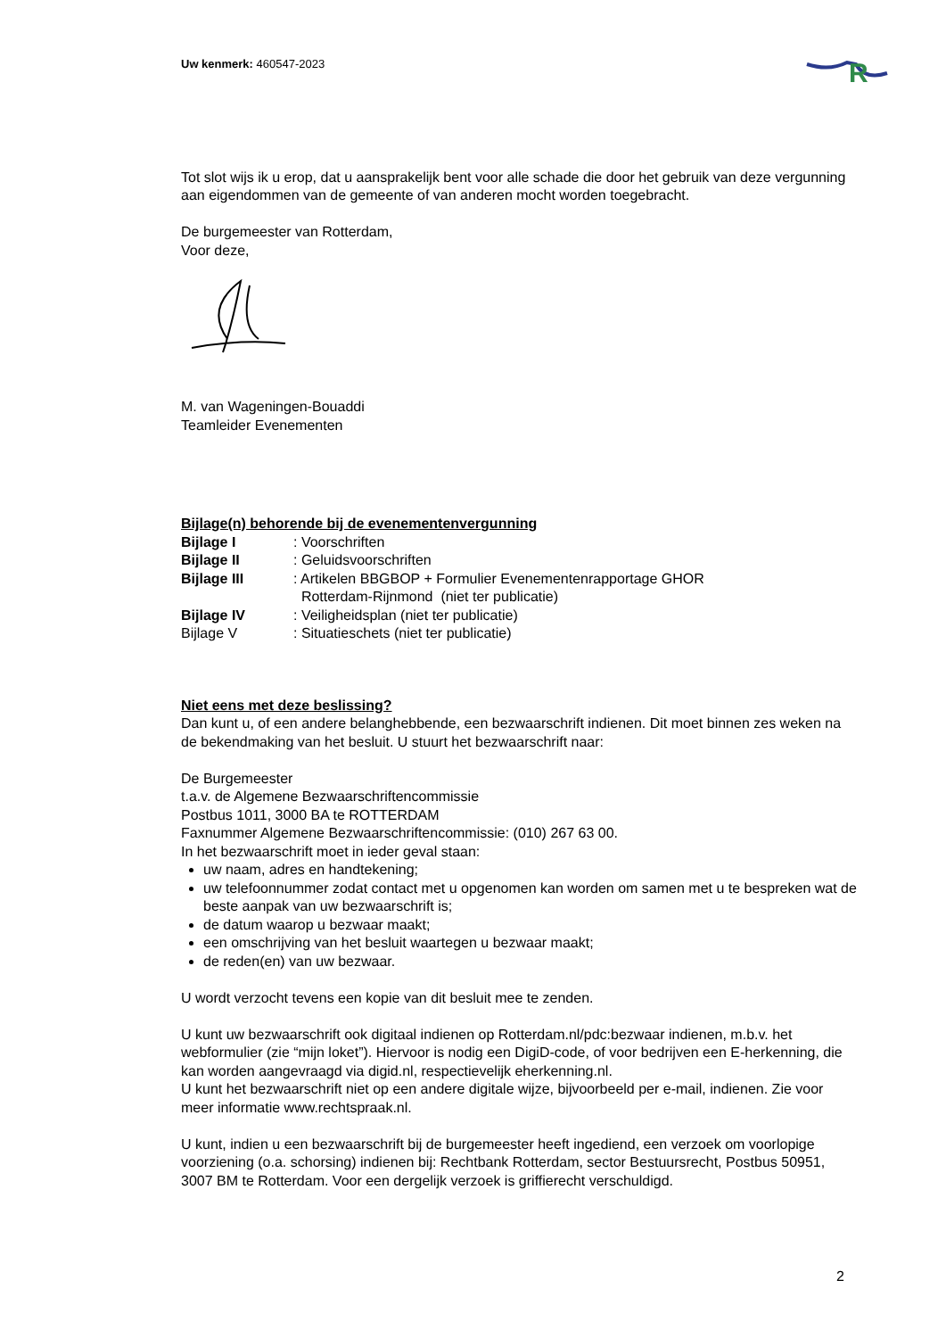R
Uw kenmerk: 460547-2023
Tot slot wijs ik u erop, dat u aansprakelijk bent voor alle schade die door het gebruik van deze vergunning aan eigendommen van de gemeente of van anderen mocht worden toegebracht.
De burgemeester van Rotterdam,
Voor deze,
M. van Wageningen-Bouaddi
Teamleider Evenementen
Bijlage(n) behorende bij de evenementenvergunning
| Bijlage I | : Voorschriften |
| Bijlage II | : Geluidsvoorschriften |
| Bijlage III | : Artikelen BBGBOP + Formulier Evenementenrapportage GHOR Rotterdam-Rijnmond (niet ter publicatie) |
| Bijlage IV | : Veiligheidsplan (niet ter publicatie) |
| Bijlage V | : Situatieschets (niet ter publicatie) |
Niet eens met deze beslissing?
Dan kunt u, of een andere belanghebbende, een bezwaarschrift indienen. Dit moet binnen zes weken na de bekendmaking van het besluit. U stuurt het bezwaarschrift naar:
De Burgemeester
t.a.v. de Algemene Bezwaarschriftencommissie
Postbus 1011, 3000 BA te ROTTERDAM
Faxnummer Algemene Bezwaarschriftencommissie: (010) 267 63 00.
In het bezwaarschrift moet in ieder geval staan:
uw naam, adres en handtekening;
uw telefoonnummer zodat contact met u opgenomen kan worden om samen met u te bespreken wat de beste aanpak van uw bezwaarschrift is;
de datum waarop u bezwaar maakt;
een omschrijving van het besluit waartegen u bezwaar maakt;
de reden(en) van uw bezwaar.
U wordt verzocht tevens een kopie van dit besluit mee te zenden.
U kunt uw bezwaarschrift ook digitaal indienen op Rotterdam.nl/pdc:bezwaar indienen, m.b.v. het webformulier (zie “mijn loket”). Hiervoor is nodig een DigiD-code, of voor bedrijven een E-herkenning, die kan worden aangevraagd via digid.nl, respectievelijk eherkenning.nl.
U kunt het bezwaarschrift niet op een andere digitale wijze, bijvoorbeeld per e-mail, indienen. Zie voor meer informatie www.rechtspraak.nl.
U kunt, indien u een bezwaarschrift bij de burgemeester heeft ingediend, een verzoek om voorlopige voorziening (o.a. schorsing) indienen bij: Rechtbank Rotterdam, sector Bestuursrecht, Postbus 50951, 3007 BM te Rotterdam. Voor een dergelijk verzoek is griffierecht verschuldigd.
2